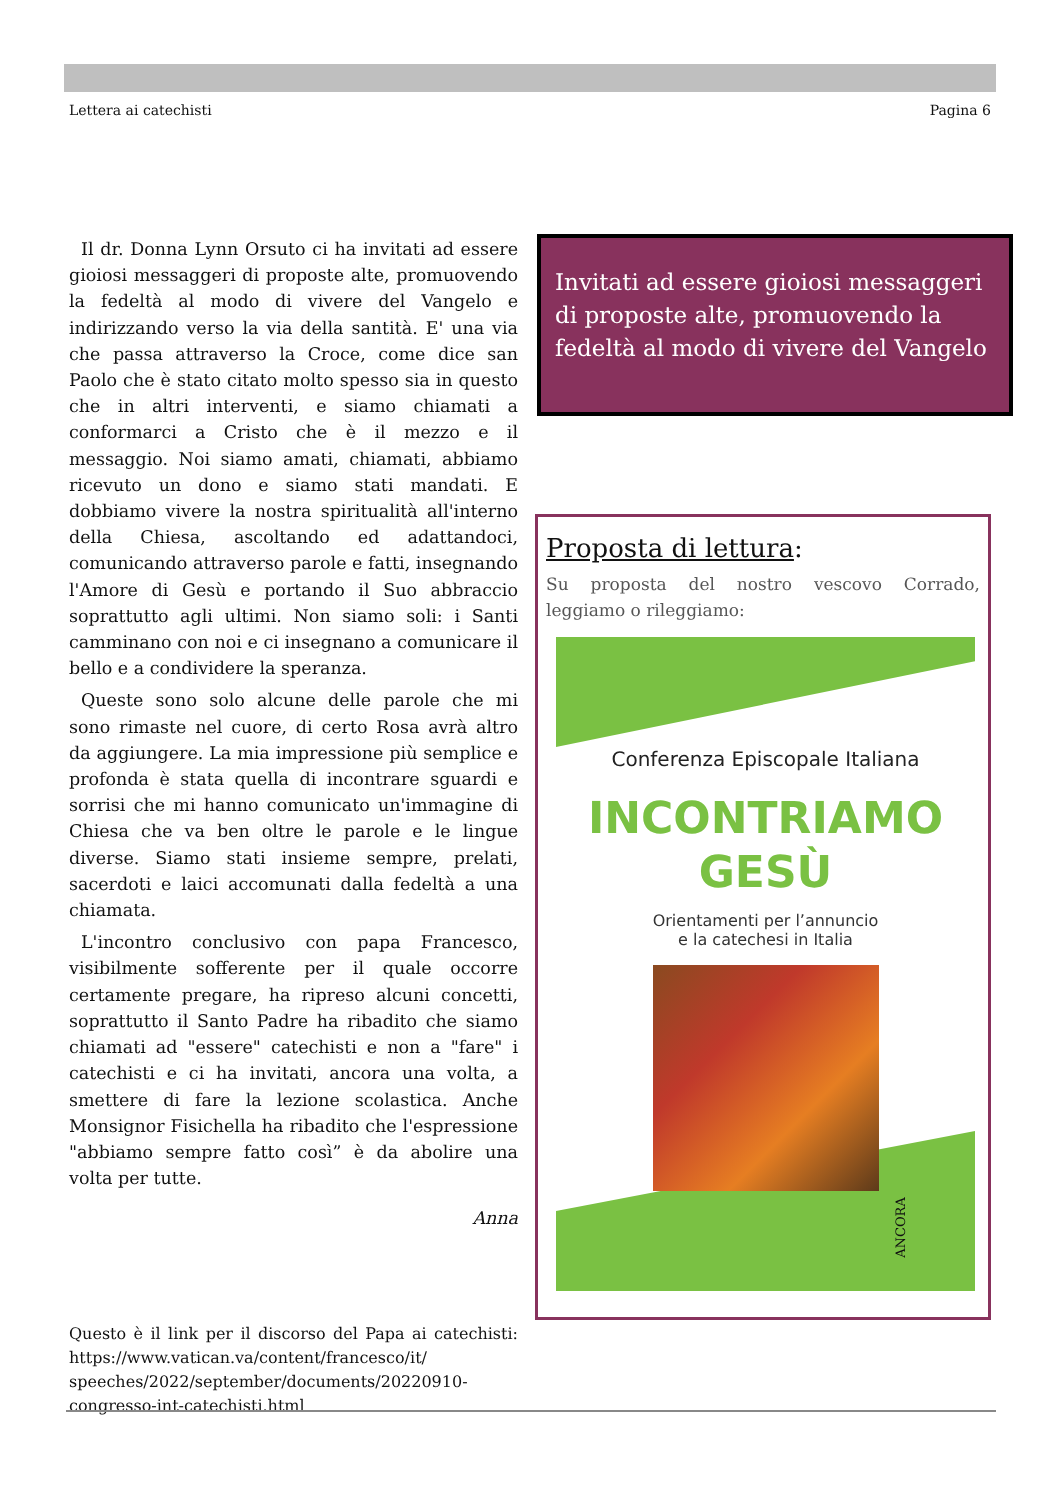Lettera ai catechisti Pagina 6
Il dr. Donna Lynn Orsuto ci ha invitati ad essere gioiosi messaggeri di proposte alte, promuovendo la fedeltà al modo di vivere del Vangelo e indirizzando verso la via della santità. E' una via che passa attraverso la Croce, come dice san Paolo che è stato citato molto spesso sia in questo che in altri interventi, e siamo chiamati a conformarci a Cristo che è il mezzo e il messaggio. Noi siamo amati, chiamati, abbiamo ricevuto un dono e siamo stati mandati. E dobbiamo vivere la nostra spiritualità all'interno della Chiesa, ascoltando ed adattandoci, comunicando attraverso parole e fatti, insegnando l'Amore di Gesù e portando il Suo abbraccio soprattutto agli ultimi. Non siamo soli: i Santi camminano con noi e ci insegnano a comunicare il bello e a condividere la speranza.
Queste sono solo alcune delle parole che mi sono rimaste nel cuore, di certo Rosa avrà altro da aggiungere. La mia impressione più semplice e profonda è stata quella di incontrare sguardi e sorrisi che mi hanno comunicato un'immagine di Chiesa che va ben oltre le parole e le lingue diverse. Siamo stati insieme sempre, prelati, sacerdoti e laici accomunati dalla fedeltà a una chiamata.
L'incontro conclusivo con papa Francesco, visibilmente sofferente per il quale occorre certamente pregare, ha ripreso alcuni concetti, soprattutto il Santo Padre ha ribadito che siamo chiamati ad "essere" catechisti e non a "fare" i catechisti e ci ha invitati, ancora una volta, a smettere di fare la lezione scolastica. Anche Monsignor Fisichella ha ribadito che l'espressione "abbiamo sempre fatto così” è da abolire una volta per tutte.
Anna
Questo è il link per il discorso del Papa ai catechisti: https://www.vatican.va/content/francesco/it/ speeches/2022/september/documents/20220910-congresso-int-catechisti.html
Invitati ad essere gioiosi messaggeri di proposte alte, promuovendo la fedeltà al modo di vivere del Vangelo
Proposta di lettura:
Su proposta del nostro vescovo Corrado, leggiamo o rileggiamo:
Conferenza Episcopale Italiana
INCONTRIAMO
GESÙ
Orientamenti per l’annuncio
e la catechesi in Italia
ANCORA